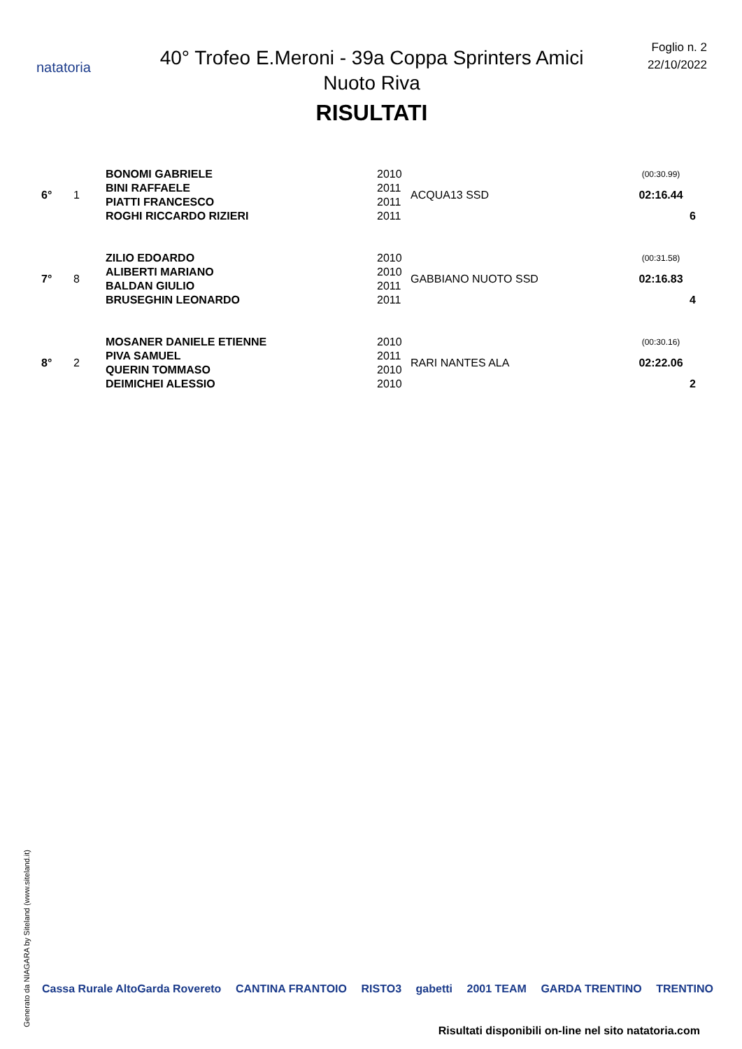natatoria
40° Trofeo E.Meroni - 39a Coppa Sprinters Amici Nuoto Riva
RISULTATI
Foglio n. 2
22/10/2022
| 6° | 1 | BONOMI GABRIELE | 2010 | ACQUA13 SSD | (00:30.99) | |
| | | BINI RAFFAELE | 2011 | | 02:16.44 | |
| | | PIATTI FRANCESCO | 2011 | | | |
| | | ROGHI RICCARDO RIZIERI | 2011 | | 6 | |
| 7° | 8 | ZILIO EDOARDO | 2010 | GABBIANO NUOTO SSD | (00:31.58) | |
| | | ALIBERTI MARIANO | 2010 | | 02:16.83 | |
| | | BALDAN GIULIO | 2011 | | | |
| | | BRUSEGHIN LEONARDO | 2011 | | 4 | |
| 8° | 2 | MOSANER DANIELE ETIENNE | 2010 | RARI NANTES ALA | (00:30.16) | |
| | | PIVA SAMUEL | 2011 | | 02:22.06 | |
| | | QUERIN TOMMASO | 2010 | | | |
| | | DEIMICHEI ALESSIO | 2010 | | 2 | |
Generato da NIAGARA by Siteland (www.siteland.it)
Cassa Rurale AltoGarda Rovereto CANTINA FRANTOIO RISTO3 gabetti 2001 TEAM GARDA TRENTINO TRENTINO
Risultati disponibili on-line nel sito natatoria.com